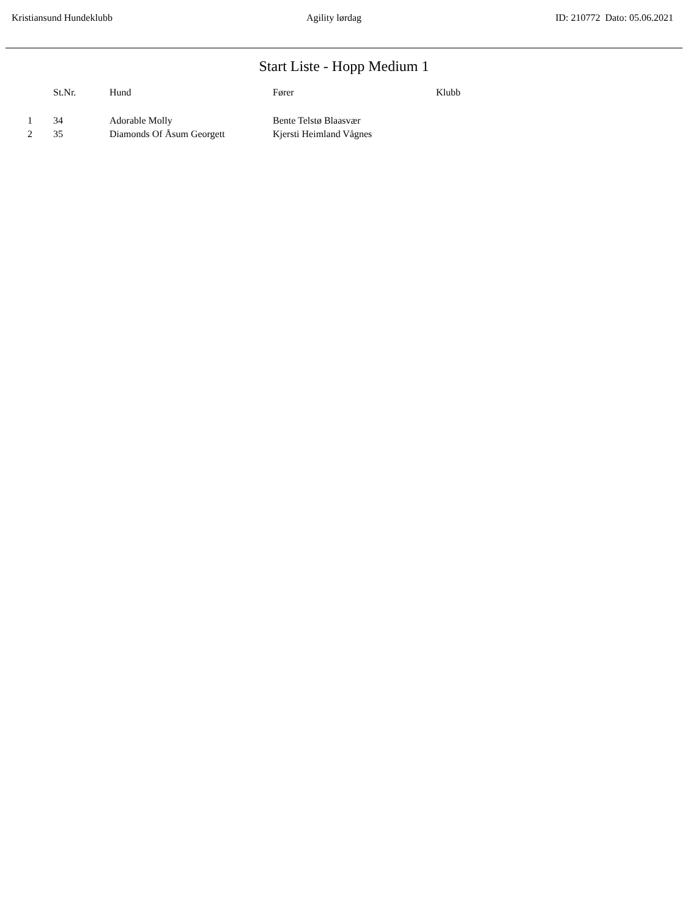Kristiansund Hundeklubb Agility lørdag ID: 210772 Dato: 05.06.2021
Start Liste - Hopp Medium 1
| | St.Nr. | Hund | Fører | Klubb |
| --- | --- | --- | --- | --- |
| 1 | 34 | Adorable Molly | Bente Telstø Blaasvær | |
| 2 | 35 | Diamonds Of Åsum Georgett | Kjersti Heimland Vågnes | |